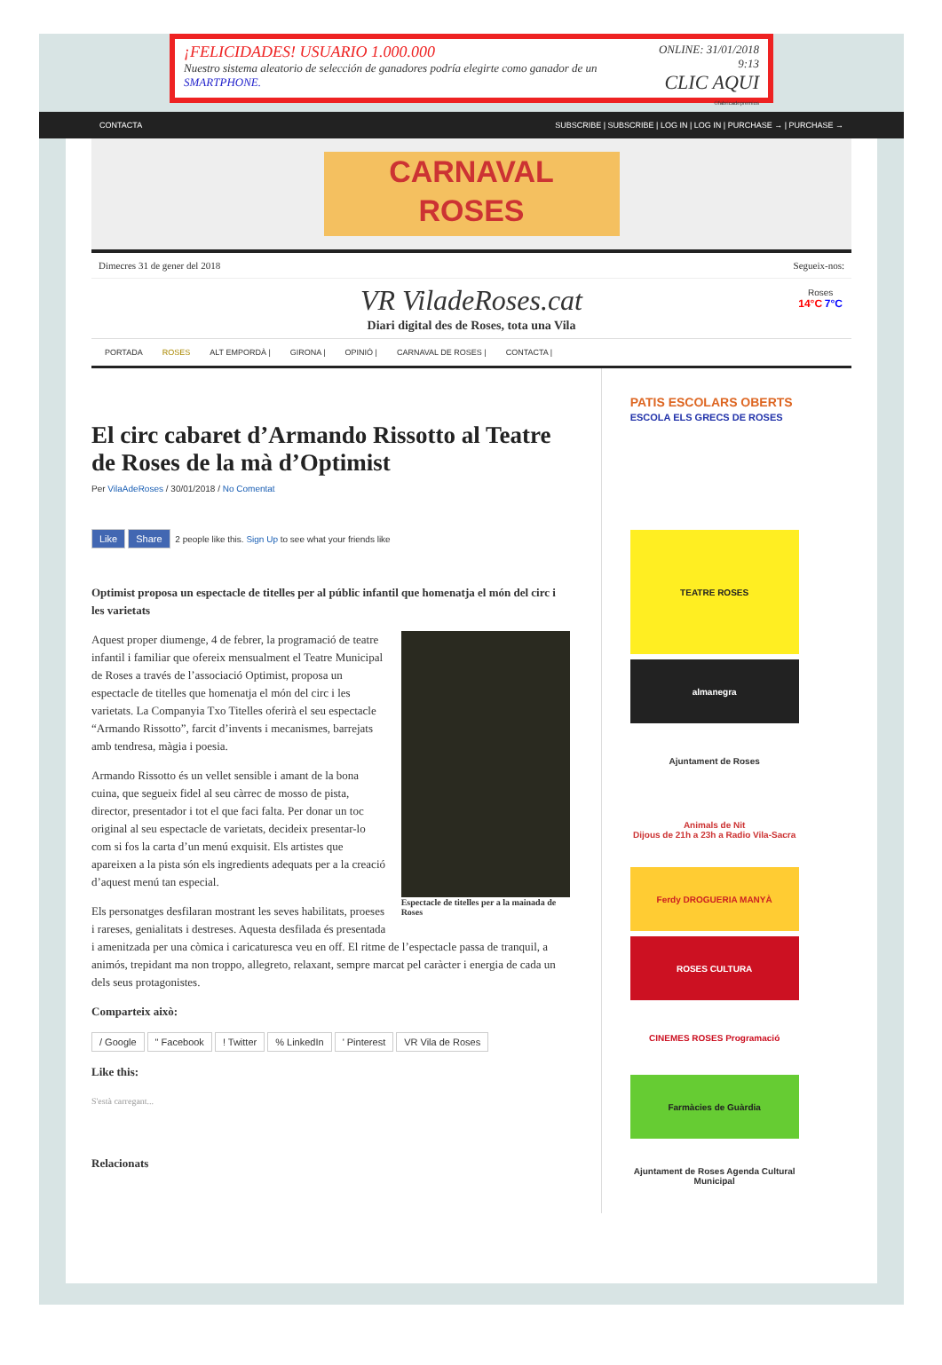¡FELICIDADES! USUARIO 1.000.000
Nuestro sistema aleatorio de selección de ganadores podría elegirte como ganador de un SMARTPHONE.
ONLINE: 31/01/2018 9:13
CLIC AQUI
©fabricadepremios
CONTACTA SUBSCRIBE | SUBSCRIBE | LOG IN | LOG IN | PURCHASE → | PURCHASE →
CARNAVAL
ROSES
Dimecres 31 de gener del 2018 Segueix-nos:
VR ViladeRoses.cat
Diari digital des de Roses, tota una Vila
Roses
14°C 7°C
PORTADA ROSES ALT EMPORDÀ | GIRONA | OPINIÓ | CARNAVAL DE ROSES | CONTACTA |
El circ cabaret d’Armando Rissotto al Teatre de Roses de la mà d’Optimist
Per VilaAdeRoses / 30/01/2018 / No Comentat
Like Share 2 people like this. Sign Up to see what your friends like
Optimist proposa un espectacle de titelles per al públic infantil que homenatja el món del circ i les varietats
Espectacle de titelles per a la mainada de Roses
Aquest proper diumenge, 4 de febrer, la programació de teatre infantil i familiar que ofereix mensualment el Teatre Municipal de Roses a través de l’associació Optimist, proposa un espectacle de titelles que homenatja el món del circ i les varietats. La Companyia Txo Titelles oferirà el seu espectacle “Armando Rissotto”, farcit d’invents i mecanismes, barrejats amb tendresa, màgia i poesia.
Armando Rissotto és un vellet sensible i amant de la bona cuina, que segueix fidel al seu càrrec de mosso de pista, director, presentador i tot el que faci falta. Per donar un toc original al seu espectacle de varietats, decideix presentar-lo com si fos la carta d’un menú exquisit. Els artistes que apareixen a la pista són els ingredients adequats per a la creació d’aquest menú tan especial.
Els personatges desfilaran mostrant les seves habilitats, proeses i rareses, genialitats i destreses. Aquesta desfilada és presentada i amenitzada per una còmica i caricaturesca veu en off. El ritme de l’espectacle passa de tranquil, a animós, trepidant ma non troppo, allegreto, relaxant, sempre marcat pel caràcter i energia de cada un dels seus protagonistes.
Comparteix això:
/ Google " Facebook! Twitter% LinkedIn ' Pinterest VR Vila de Roses
Like this:
S'està carregant...
Relacionats
PATIS ESCOLARS OBERTS
ESCOLA ELS GRECS DE ROSES
TEATRE ROSES
almanegra
Ajuntament de Roses
Animals de Nit
Dijous de 21h a 23h a Radio Vila-Sacra
Ferdy DROGUERIA MANYÀ
ROSES CULTURA
CINEMES ROSES Programació
Farmàcies de Guàrdia
Ajuntament de Roses Agenda Cultural Municipal